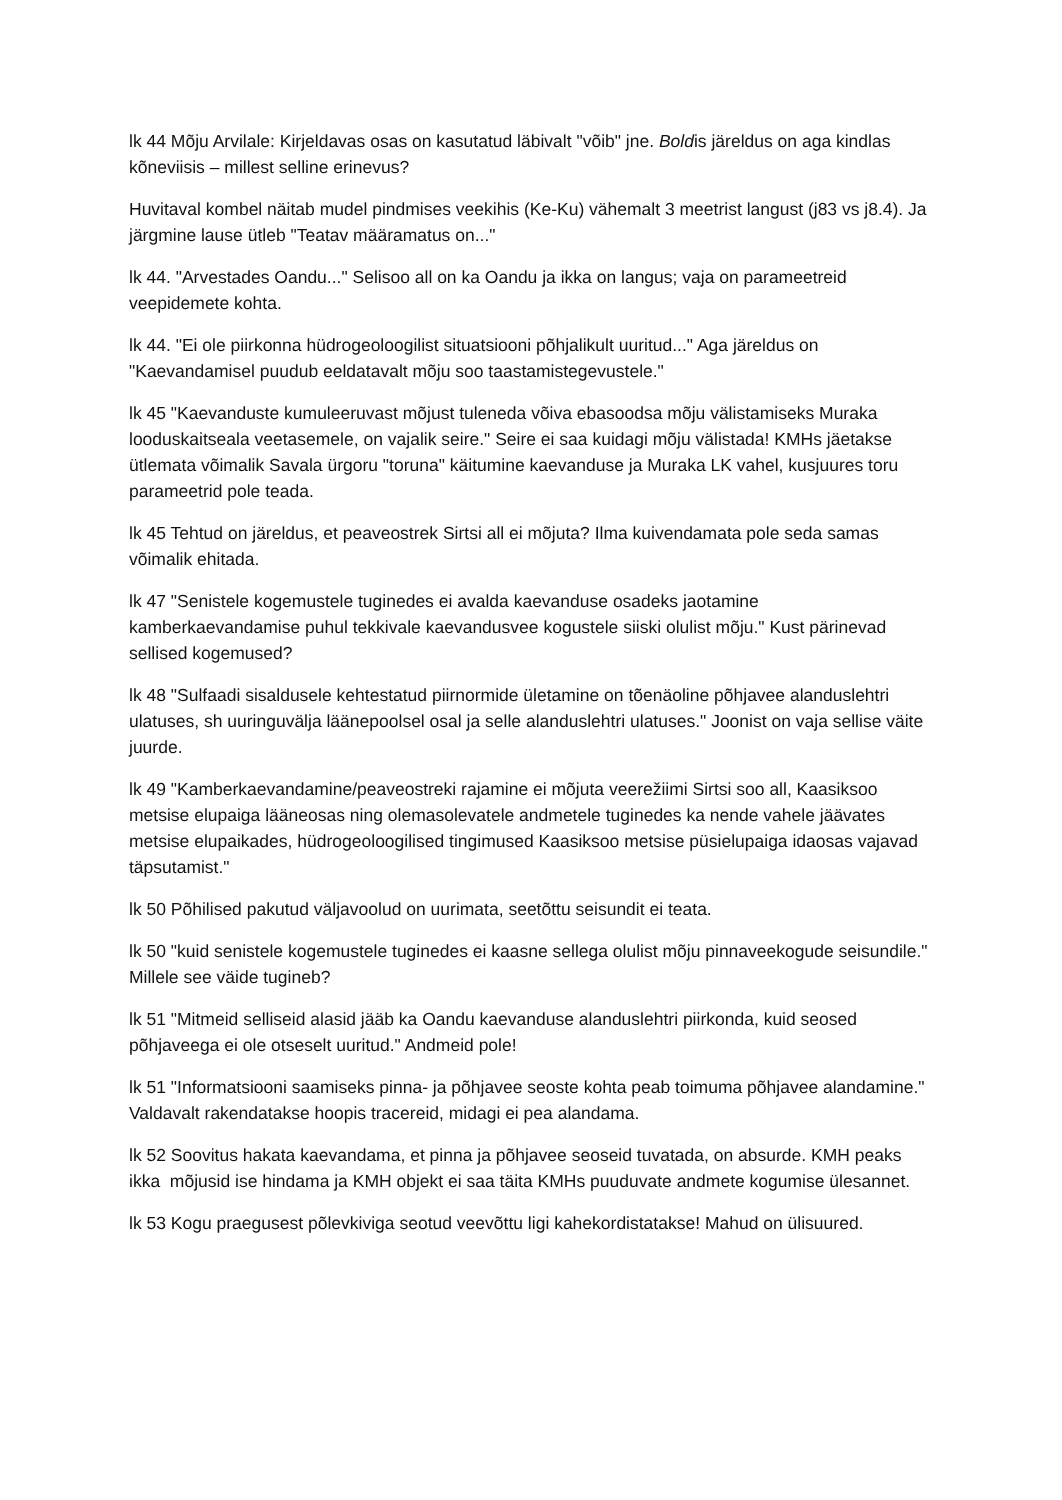lk 44 Mõju Arvilale: Kirjeldavas osas on kasutatud läbivalt "võib" jne. Boldis järeldus on aga kindlas kõneviisis – millest selline erinevus?
Huvitaval kombel näitab mudel pindmises veekihis (Ke-Ku) vähemalt 3 meetrist langust (j83 vs j8.4). Ja järgmine lause ütleb "Teatav määramatus on..."
lk 44. "Arvestades Oandu..." Selisoo all on ka Oandu ja ikka on langus; vaja on parameetreid veepidemete kohta.
lk 44. "Ei ole piirkonna hüdrogeoloogilist situatsiooni põhjalikult uuritud..." Aga järeldus on "Kaevandamisel puudub eeldatavalt mõju soo taastamistegevustele."
lk 45 "Kaevanduste kumuleeruvast mõjust tuleneda võiva ebasoodsa mõju välistamiseks Muraka looduskaitseala veetasemele, on vajalik seire." Seire ei saa kuidagi mõju välistada! KMHs jäetakse ütlemata võimalik Savala ürgoru "toruna" käitumine kaevanduse ja Muraka LK vahel, kusjuures toru parameetrid pole teada.
lk 45 Tehtud on järeldus, et peaveostrek Sirtsi all ei mõjuta? Ilma kuivendamata pole seda samas võimalik ehitada.
lk 47 "Senistele kogemustele tuginedes ei avalda kaevanduse osadeks jaotamine kamberkaevandamise puhul tekkivale kaevandusvee kogustele siiski olulist mõju." Kust pärinevad sellised kogemused?
lk 48 "Sulfaadi sisaldusele kehtestatud piirnormide ületamine on tõenäoline põhjavee alanduslehtri ulatuses, sh uuringuvälja läänepoolsel osal ja selle alanduslehtri ulatuses." Joonist on vaja sellise väite juurde.
lk 49 "Kamberkaevandamine/peaveostreki rajamine ei mõjuta veerežiimi Sirtsi soo all, Kaasiksoo metsise elupaiga lääneosas ning olemasolevatele andmetele tuginedes ka nende vahele jäävates metsise elupaikades, hüdrogeoloogilised tingimused Kaasiksoo metsise püsielupaiga idaosas vajavad täpsutamist."
lk 50 Põhilised pakutud väljavoolud on uurimata, seetõttu seisundit ei teata.
lk 50 "kuid senistele kogemustele tuginedes ei kaasne sellega olulist mõju pinnaveekogude seisundile." Millele see väide tugineb?
lk 51 "Mitmeid selliseid alasid jääb ka Oandu kaevanduse alanduslehtri piirkonda, kuid seosed põhjaveega ei ole otseselt uuritud." Andmeid pole!
lk 51 "Informatsiooni saamiseks pinna- ja põhjavee seoste kohta peab toimuma põhjavee alandamine." Valdavalt rakendatakse hoopis tracereid, midagi ei pea alandama.
lk 52 Soovitus hakata kaevandama, et pinna ja põhjavee seoseid tuvatada, on absurde. KMH peaks ikka mõjusid ise hindama ja KMH objekt ei saa täita KMHs puuduvate andmete kogumise ülesannet.
lk 53 Kogu praegusest põlevkiviga seotud veevõttu ligi kahekordistatakse! Mahud on ülisuured.